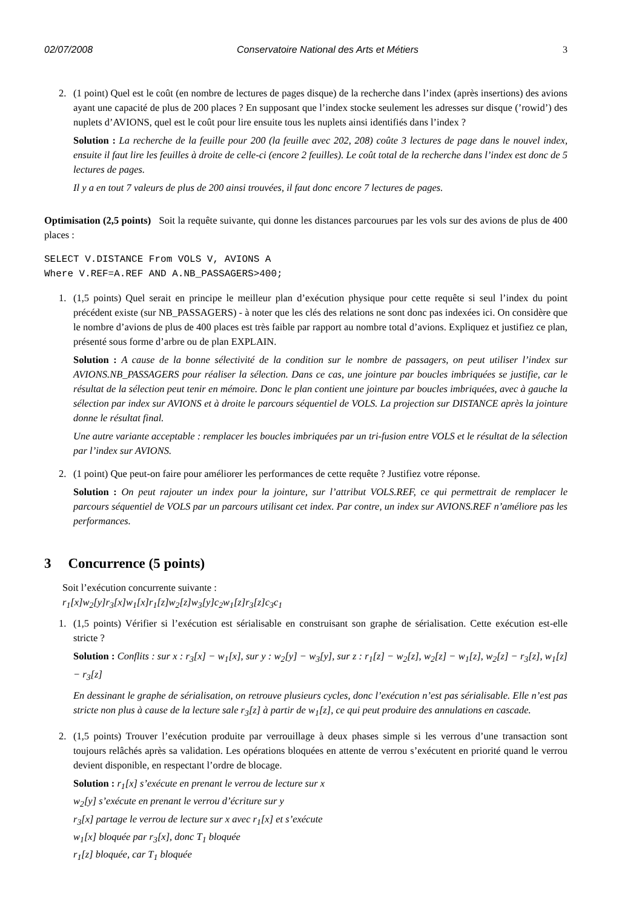02/07/2008 Conservatoire National des Arts et Métiers 3
2. (1 point) Quel est le coût (en nombre de lectures de pages disque) de la recherche dans l’index (après insertions) des avions ayant une capacité de plus de 200 places ? En supposant que l’index stocke seulement les adresses sur disque (’rowid’) des nuplets d’AVIONS, quel est le coût pour lire ensuite tous les nuplets ainsi identifiés dans l’index ?
Solution : La recherche de la feuille pour 200 (la feuille avec 202, 208) coûte 3 lectures de page dans le nouvel index, ensuite il faut lire les feuilles à droite de celle-ci (encore 2 feuilles). Le coût total de la recherche dans l’index est donc de 5 lectures de pages.
Il y a en tout 7 valeurs de plus de 200 ainsi trouvées, il faut donc encore 7 lectures de pages.
Optimisation (2,5 points) Soit la requête suivante, qui donne les distances parcourues par les vols sur des avions de plus de 400 places :
SELECT V.DISTANCE From VOLS V, AVIONS A
Where V.REF=A.REF AND A.NB_PASSAGERS>400;
1. (1,5 points) Quel serait en principe le meilleur plan d’exécution physique pour cette requête si seul l’index du point précédent existe (sur NB_PASSAGERS) - à noter que les clés des relations ne sont donc pas indexées ici. On considère que le nombre d’avions de plus de 400 places est très faible par rapport au nombre total d’avions. Expliquez et justifiez ce plan, présenté sous forme d’arbre ou de plan EXPLAIN.
Solution : A cause de la bonne sélectivité de la condition sur le nombre de passagers, on peut utiliser l’index sur AVIONS.NB_PASSAGERS pour réaliser la sélection. Dans ce cas, une jointure par boucles imbriquées se justifie, car le résultat de la sélection peut tenir en mémoire. Donc le plan contient une jointure par boucles imbriquées, avec à gauche la sélection par index sur AVIONS et à droite le parcours séquentiel de VOLS. La projection sur DISTANCE après la jointure donne le résultat final.
Une autre variante acceptable : remplacer les boucles imbriquées par un tri-fusion entre VOLS et le résultat de la sélection par l’index sur AVIONS.
2. (1 point) Que peut-on faire pour améliorer les performances de cette requête ? Justifiez votre réponse.
Solution : On peut rajouter un index pour la jointure, sur l’attribut VOLS.REF, ce qui permettrait de remplacer le parcours séquentiel de VOLS par un parcours utilisant cet index. Par contre, un index sur AVIONS.REF n’améliore pas les performances.
3 Concurrence (5 points)
Soit l’exécution concurrente suivante :
r<sub>1</sub>[x]w<sub>2</sub>[y]r<sub>3</sub>[x]w<sub>1</sub>[x]r<sub>1</sub>[z]w<sub>2</sub>[z]w<sub>3</sub>[y]c<sub>2</sub>w<sub>1</sub>[z]r<sub>3</sub>[z]c<sub>3</sub>c<sub>1</sub>
1. (1,5 points) Vérifier si l’exécution est sérialisable en construisant son graphe de sérialisation. Cette exécution est-elle stricte ?
Solution : Conflits : sur x : r<sub>3</sub>[x] − w<sub>1</sub>[x], sur y : w<sub>2</sub>[y] − w<sub>3</sub>[y], sur z : r<sub>1</sub>[z] − w<sub>2</sub>[z], w<sub>2</sub>[z] − w<sub>1</sub>[z], w<sub>2</sub>[z] − r<sub>3</sub>[z], w<sub>1</sub>[z] − r<sub>3</sub>[z]
En dessinant le graphe de sérialisation, on retrouve plusieurs cycles, donc l’exécution n’est pas sérialisable. Elle n’est pas stricte non plus à cause de la lecture sale r<sub>3</sub>[z] à partir de w<sub>1</sub>[z], ce qui peut produire des annulations en cascade.
2. (1,5 points) Trouver l’exécution produite par verrouillage à deux phases simple si les verrous d’une transaction sont toujours relâchés après sa validation. Les opérations bloquées en attente de verrou s’exécutent en priorité quand le verrou devient disponible, en respectant l’ordre de blocage.
Solution : r<sub>1</sub>[x] s’exécute en prenant le verrou de lecture sur x
w<sub>2</sub>[y] s’exécute en prenant le verrou d’écriture sur y
r<sub>3</sub>[x] partage le verrou de lecture sur x avec r<sub>1</sub>[x] et s’exécute
w<sub>1</sub>[x] bloquée par r<sub>3</sub>[x], donc T<sub>1</sub> bloquée
r<sub>1</sub>[z] bloquée, car T<sub>1</sub> bloquée